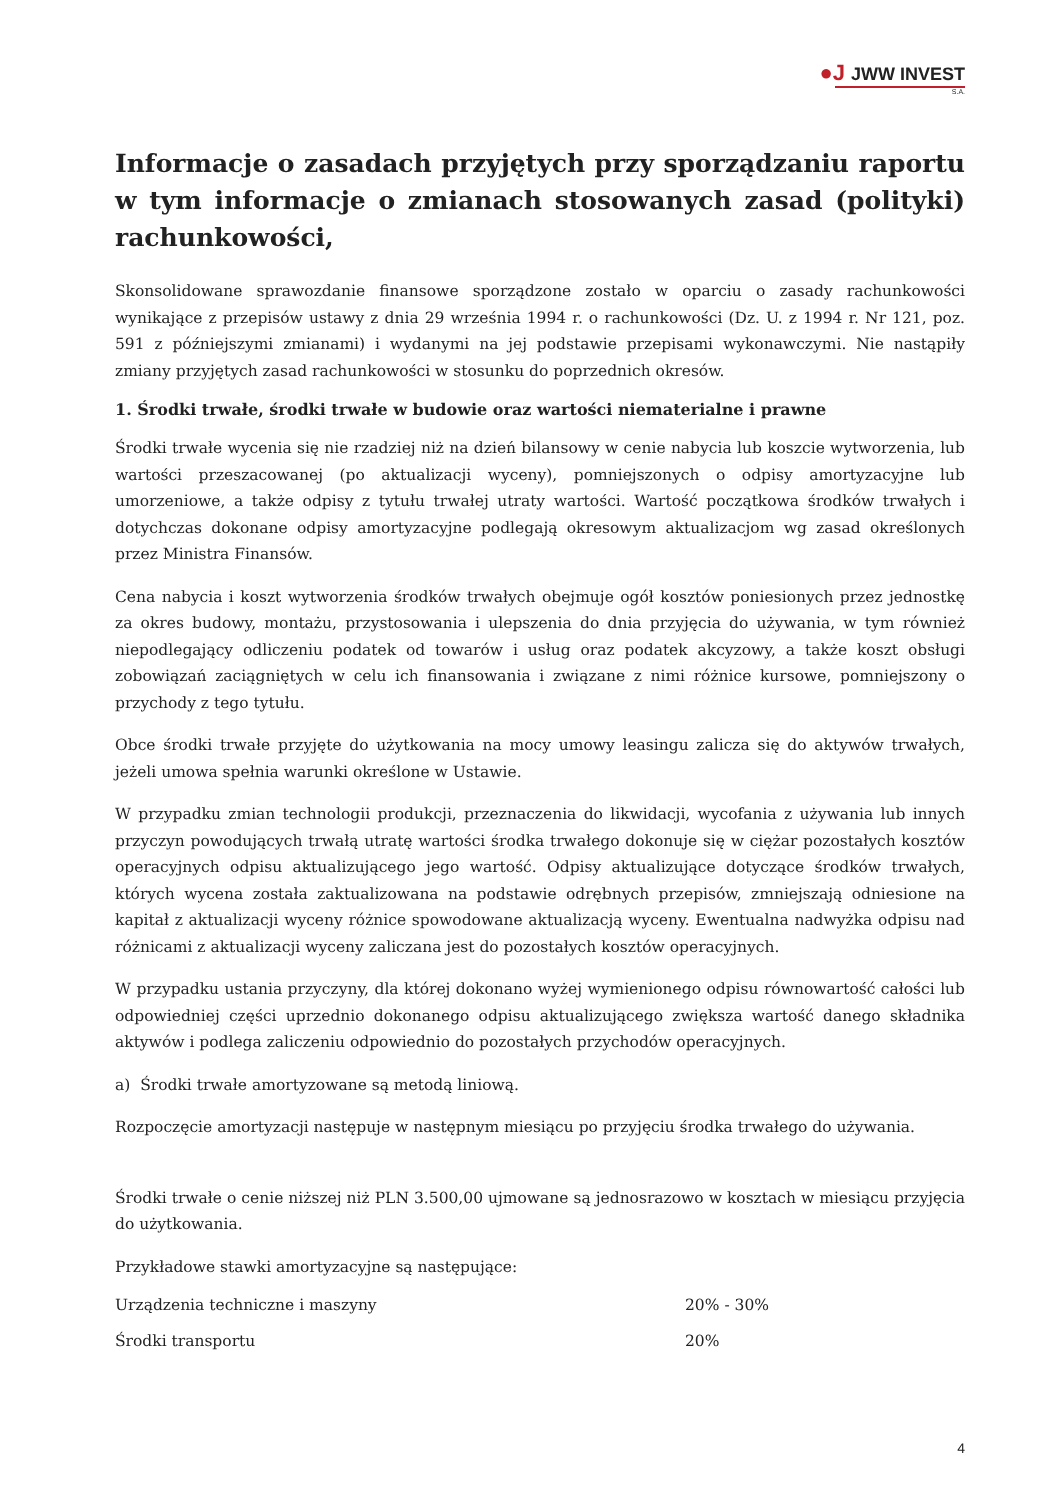●J JWW INVEST
S.A.
Informacje o zasadach przyjętych przy sporządzaniu raportu w tym informacje o zmianach stosowanych zasad (polityki) rachunkowości,
Skonsolidowane sprawozdanie finansowe sporządzone zostało w oparciu o zasady rachunkowości wynikające z przepisów ustawy z dnia 29 września 1994 r. o rachunkowości (Dz. U. z 1994 r. Nr 121, poz. 591 z późniejszymi zmianami) i wydanymi na jej podstawie przepisami wykonawczymi. Nie nastąpiły zmiany przyjętych zasad rachunkowości w stosunku do poprzednich okresów.
1. Środki trwałe, środki trwałe w budowie oraz wartości niematerialne i prawne
Środki trwałe wycenia się nie rzadziej niż na dzień bilansowy w cenie nabycia lub koszcie wytworzenia, lub wartości przeszacowanej (po aktualizacji wyceny), pomniejszonych o odpisy amortyzacyjne lub umorzeniowe, a także odpisy z tytułu trwałej utraty wartości. Wartość początkowa środków trwałych i dotychczas dokonane odpisy amortyzacyjne podlegają okresowym aktualizacjom wg zasad określonych przez Ministra Finansów.
Cena nabycia i koszt wytworzenia środków trwałych obejmuje ogół kosztów poniesionych przez jednostkę za okres budowy, montażu, przystosowania i ulepszenia do dnia przyjęcia do używania, w tym również niepodlegający odliczeniu podatek od towarów i usług oraz podatek akcyzowy, a także koszt obsługi zobowiązań zaciągniętych w celu ich finansowania i związane z nimi różnice kursowe, pomniejszony o przychody z tego tytułu.
Obce środki trwałe przyjęte do użytkowania na mocy umowy leasingu zalicza się do aktywów trwałych, jeżeli umowa spełnia warunki określone w Ustawie.
W przypadku zmian technologii produkcji, przeznaczenia do likwidacji, wycofania z używania lub innych przyczyn powodujących trwałą utratę wartości środka trwałego dokonuje się w ciężar pozostałych kosztów operacyjnych odpisu aktualizującego jego wartość. Odpisy aktualizujące dotyczące środków trwałych, których wycena została zaktualizowana na podstawie odrębnych przepisów, zmniejszają odniesione na kapitał z aktualizacji wyceny różnice spowodowane aktualizacją wyceny. Ewentualna nadwyżka odpisu nad różnicami z aktualizacji wyceny zaliczana jest do pozostałych kosztów operacyjnych.
W przypadku ustania przyczyny, dla której dokonano wyżej wymienionego odpisu równowartość całości lub odpowiedniej części uprzednio dokonanego odpisu aktualizującego zwiększa wartość danego składnika aktywów i podlega zaliczeniu odpowiednio do pozostałych przychodów operacyjnych.
a) Środki trwałe amortyzowane są metodą liniową.
Rozpoczęcie amortyzacji następuje w następnym miesiącu po przyjęciu środka trwałego do używania.
Środki trwałe o cenie niższej niż PLN 3.500,00 ujmowane są jednosrazowo w kosztach w miesiącu przyjęcia do użytkowania.
Przykładowe stawki amortyzacyjne są następujące:
| Urządzenia techniczne i maszyny | 20% - 30% |
| Środki transportu | 20% |
4